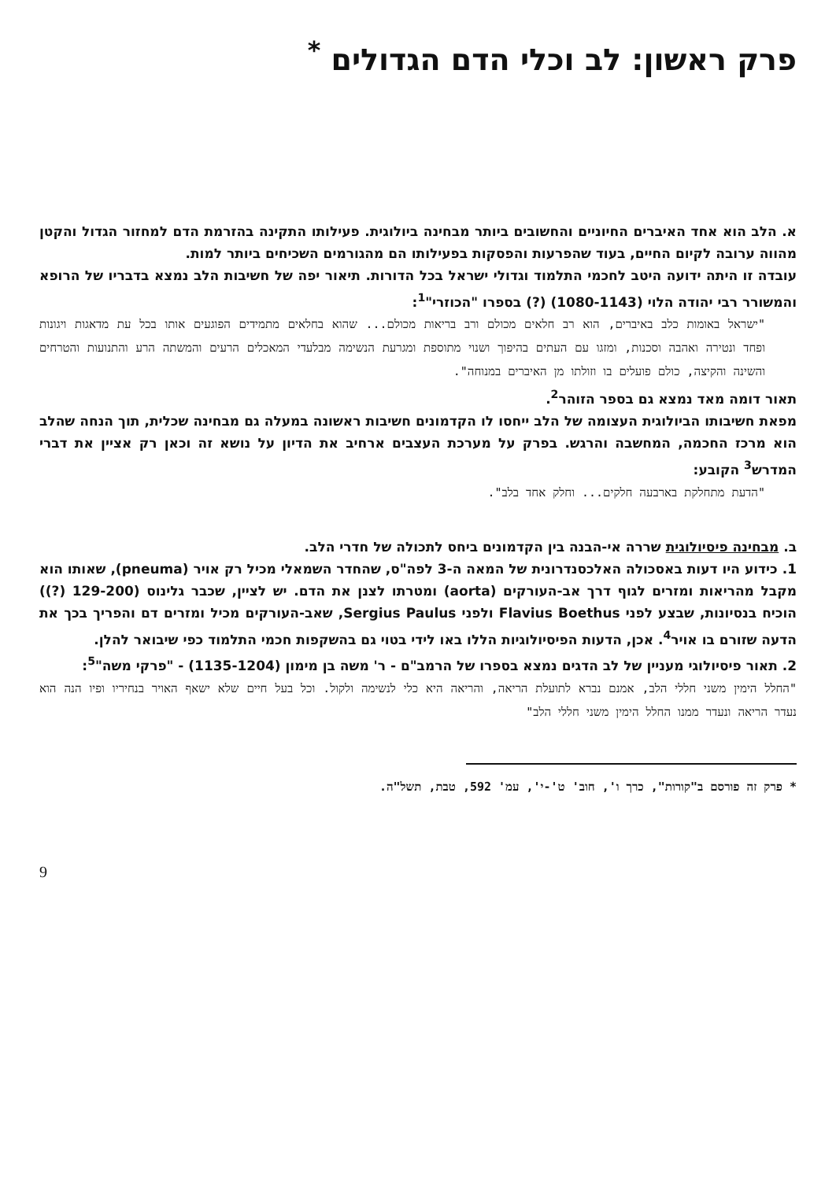פרק ראשון: לב וכלי הדם הגדולים <sup>*</sup>
א. הלב הוא אחד האיברים החיוניים והחשובים ביותר מבחינה ביולוגית. פעילותו התקינה בהזרמת הדם למחזור הגדול והקטן מהווה ערובה לקיום החיים, בעוד שהפרעות והפסקות בפעילותו הם מהגורמים השכיחים ביותר למות.
עובדה זו היתה ידועה היטב לחכמי התלמוד וגדולי ישראל בכל הדורות. תיאור יפה של חשיבות הלב נמצא בדבריו של הרופא והמשורר רבי יהודה הלוי (1080-1143) (?) בספרו "הכוזרי"<sup>1</sup>:
"ישראל באומות כלב באיברים, הוא רב חלאים מכולם ורב בריאות מכולם... שהוא בחלאים מתמידים הפוגעים אותו בכל עת מדאגות ויגונות ופחד ונטירה ואהבה וסכנות, ומזגו עם העתים בהיפוך ושנוי מתוספת ומגרעת הנשימה מבלעדי המאכלים הרעים והמשתה הרע והתנועות והטרחים והשינה והקיצה, כולם פועלים בו וזולתו מן האיברים במנוחה".
תאור דומה מאד נמצא גם בספר הזוהר<sup>2</sup>.
מפאת חשיבותו הביולוגית העצומה של הלב ייחסו לו הקדמונים חשיבות ראשונה במעלה גם מבחינה שכלית, תוך הנחה שהלב הוא מרכז החכמה, המחשבה והרגש. בפרק על מערכת העצבים ארחיב את הדיון על נושא זה וכאן רק אציין את דברי המדרש<sup>3</sup> הקובע:
"הדעת מתחלקת בארבעה חלקים... וחלק אחד בלב".
ב. מבחינה פיסיולוגית שררה אי-הבנה בין הקדמונים ביחס לתכולה של חדרי הלב.
1. כידוע היו דעות באסכולה האלכסנדרונית של המאה ה-3 לפה"ס, שהחדר השמאלי מכיל רק אויר (pneuma), שאותו הוא מקבל מהריאות ומזרים לגוף דרך אב-העורקים (aorta) ומטרתו לצנן את הדם. יש לציין, שכבר גלינוס (129-200 (?)) הוכיח בנסיונות, שבצע לפני Flavius Boethus ולפני Sergius Paulus, שאב-העורקים מכיל ומזרים דם והפריך בכך את הדעה שזורם בו אויר<sup>4</sup>. אכן, הדעות הפיסיולוגיות הללו באו לידי בטוי גם בהשקפות חכמי התלמוד כפי שיבואר להלן.
2. תאור פיסיולוגי מעניין של לב הדגים נמצא בספרו של הרמב"ם - ר' משה בן מימון (1135-1204) - "פרקי משה"<sup>5</sup>:
"החלל הימין משני חללי הלב, אמנם נברא לתועלת הריאה, והריאה היא כלי לנשימה ולקול. וכל בעל חיים שלא ישאף האויר בנחיריו ופיו הנה הוא נעדר הריאה ונעדר ממנו החלל הימין משני חללי הלב"
* פרק זה פורסם ב"קורות", כרך ו', חוב' ט'-י', עמ' 592, טבת, תשל"ה.
9